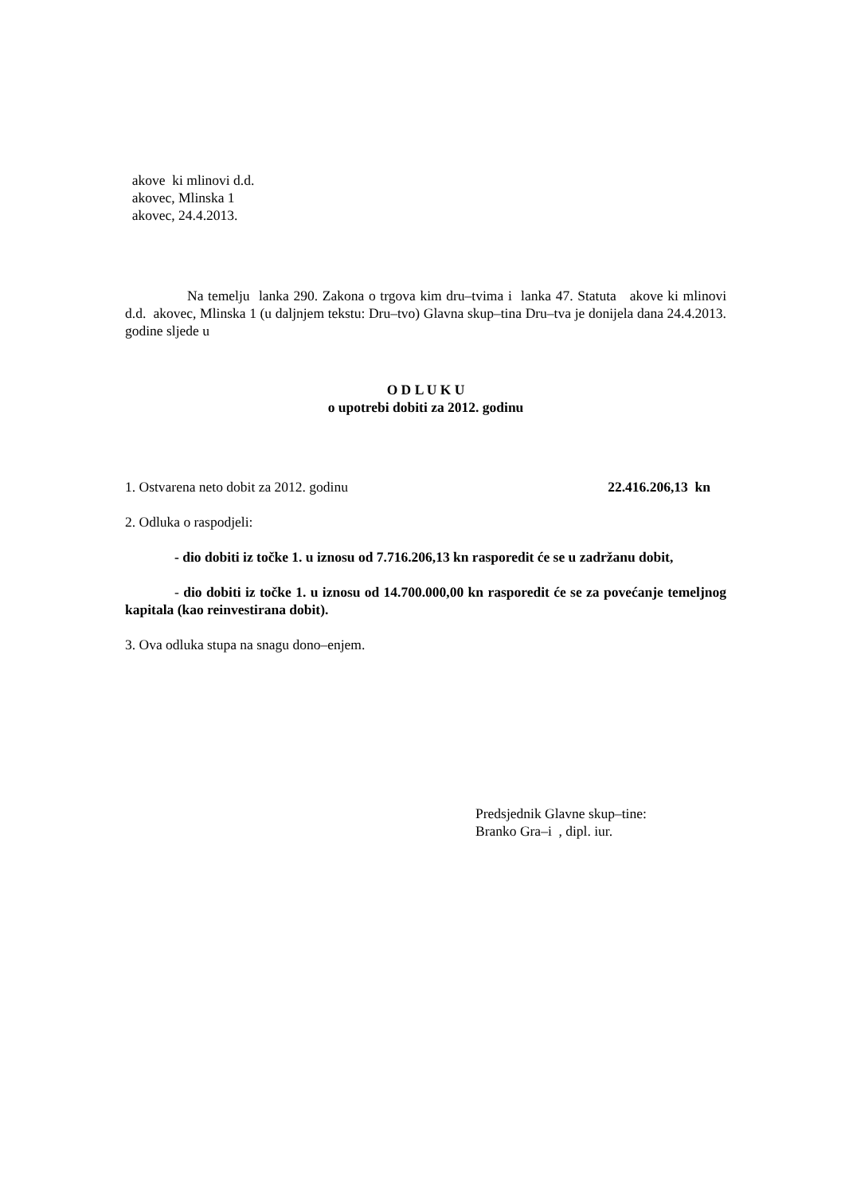akove ki mlinovi d.d.
akovec, Mlinska 1
akovec, 24.4.2013.
Na temelju lanka 290. Zakona o trgova kim dru–tvima i lanka 47. Statuta akove ki mlinovi d.d. akovec, Mlinska 1 (u daljnjem tekstu: Dru–tvo) Glavna skup–tina Dru–tva je donijela dana 24.4.2013. godine sljede u
O D L U K U
o upotrebi dobiti za 2012. godinu
1. Ostvarena neto dobit za 2012. godinu 22.416.206,13 kn
2. Odluka o raspodjeli:
- dio dobiti iz točke 1. u iznosu od 7.716.206,13 kn rasporedit će se u zadržanu dobit,
- dio dobiti iz točke 1. u iznosu od 14.700.000,00 kn rasporedit će se za povećanje temeljnog kapitala (kao reinvestirana dobit).
3. Ova odluka stupa na snagu dono–enjem.
Predsjednik Glavne skup–tine:
Branko Gra–i , dipl. iur.